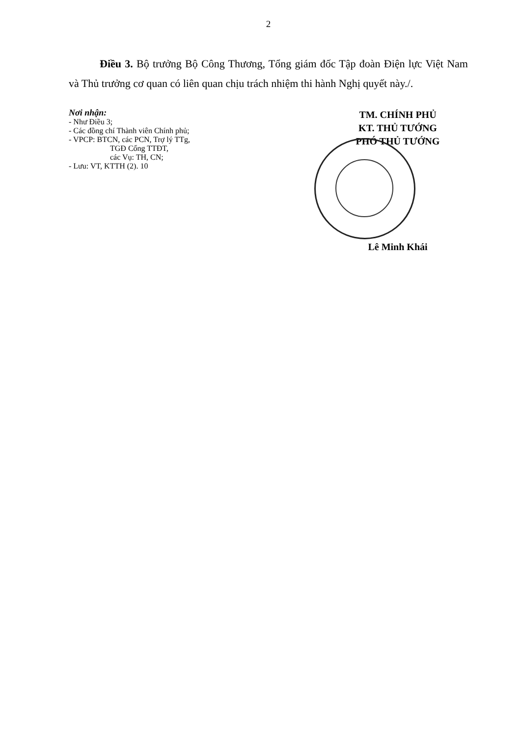2
Điều 3. Bộ trưởng Bộ Công Thương, Tổng giám đốc Tập đoàn Điện lực Việt Nam và Thủ trưởng cơ quan có liên quan chịu trách nhiệm thi hành Nghị quyết này./.
Nơi nhận:
- Như Điều 3;
- Các đồng chí Thành viên Chính phủ;
- VPCP: BTCN, các PCN, Trợ lý TTg,
TGĐ Cổng TTĐT,
các Vụ: TH, CN;
- Lưu: VT, KTTH (2). 10
TM. CHÍNH PHỦ
KT. THỦ TƯỚNG
PHÓ THỦ TƯỚNG
Lê Minh Khái